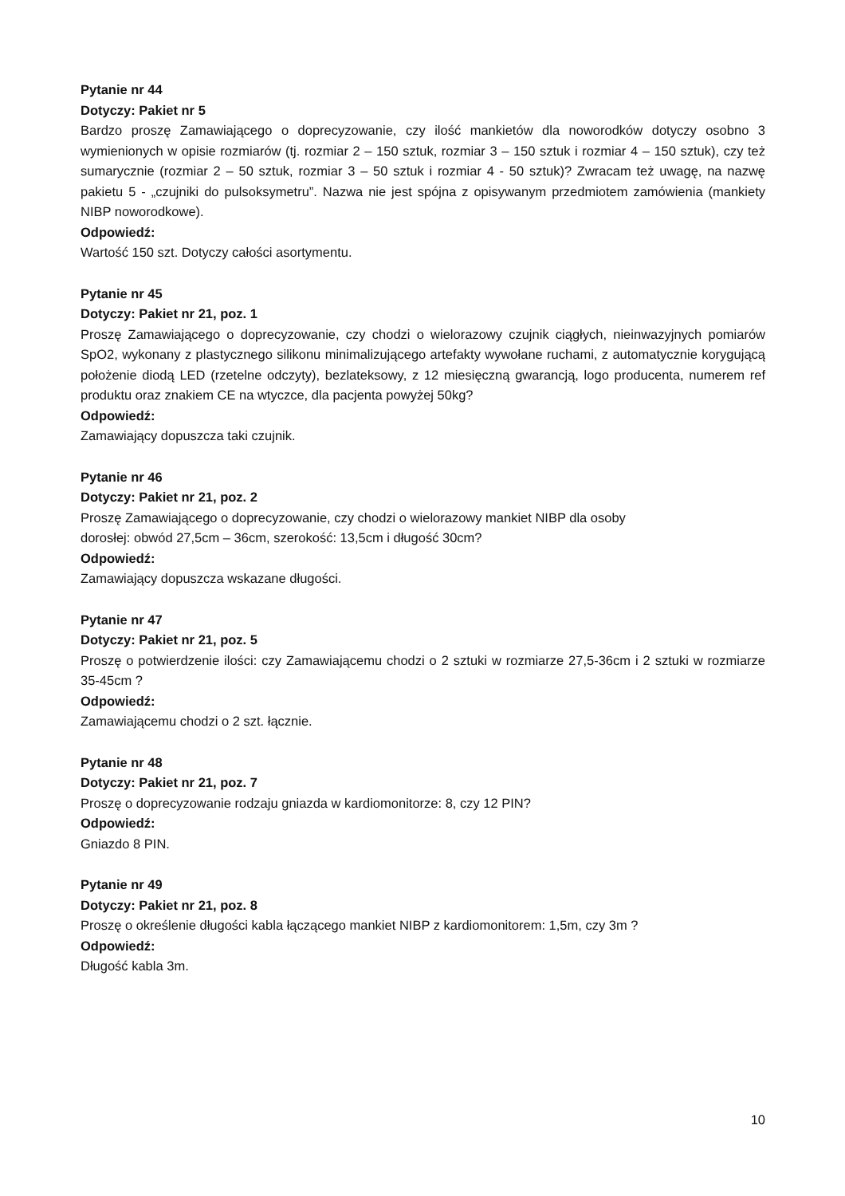Pytanie nr 44
Dotyczy: Pakiet nr 5
Bardzo proszę Zamawiającego o doprecyzowanie, czy ilość mankietów dla noworodków dotyczy osobno 3 wymienionych w opisie rozmiarów (tj. rozmiar 2 – 150 sztuk, rozmiar 3 – 150 sztuk i rozmiar 4 – 150 sztuk), czy też sumarycznie (rozmiar 2 – 50 sztuk, rozmiar 3 – 50 sztuk i rozmiar 4 - 50 sztuk)? Zwracam też uwagę, na nazwę pakietu 5 - „czujniki do pulsoksymetru”. Nazwa nie jest spójna z opisywanym przedmiotem zamówienia (mankiety NIBP noworodkowe).
Odpowiedź:
Wartość 150 szt. Dotyczy całości asortymentu.
Pytanie nr 45
Dotyczy: Pakiet nr 21, poz. 1
Proszę Zamawiającego o doprecyzowanie, czy chodzi o wielorazowy czujnik ciągłych, nieinwazyjnych pomiarów SpO2, wykonany z plastycznego silikonu minimalizującego artefakty wywołane ruchami, z automatycznie korygującą położenie diodą LED (rzetelne odczyty), bezlateksowy, z 12 miesięczną gwarancją, logo producenta, numerem ref produktu oraz znakiem CE na wtyczce, dla pacjenta powyżej 50kg?
Odpowiedź:
Zamawiający dopuszcza taki czujnik.
Pytanie nr 46
Dotyczy: Pakiet nr 21, poz. 2
Proszę Zamawiającego o doprecyzowanie, czy chodzi o wielorazowy mankiet NIBP dla osoby
dorosłej: obwód 27,5cm – 36cm, szerokość: 13,5cm i długość 30cm?
Odpowiedź:
Zamawiający dopuszcza wskazane długości.
Pytanie nr 47
Dotyczy: Pakiet nr 21, poz. 5
Proszę o potwierdzenie ilości: czy Zamawiającemu chodzi o 2 sztuki w rozmiarze 27,5-36cm i 2 sztuki w rozmiarze 35-45cm ?
Odpowiedź:
Zamawiającemu chodzi o 2 szt. łącznie.
Pytanie nr 48
Dotyczy: Pakiet nr 21, poz. 7
Proszę o doprecyzowanie rodzaju gniazda w kardiomonitorze: 8, czy 12 PIN?
Odpowiedź:
Gniazdo 8 PIN.
Pytanie nr 49
Dotyczy: Pakiet nr 21, poz. 8
Proszę o określenie długości kabla łączącego mankiet NIBP z kardiomonitorem: 1,5m, czy 3m ?
Odpowiedź:
Długość kabla 3m.
10